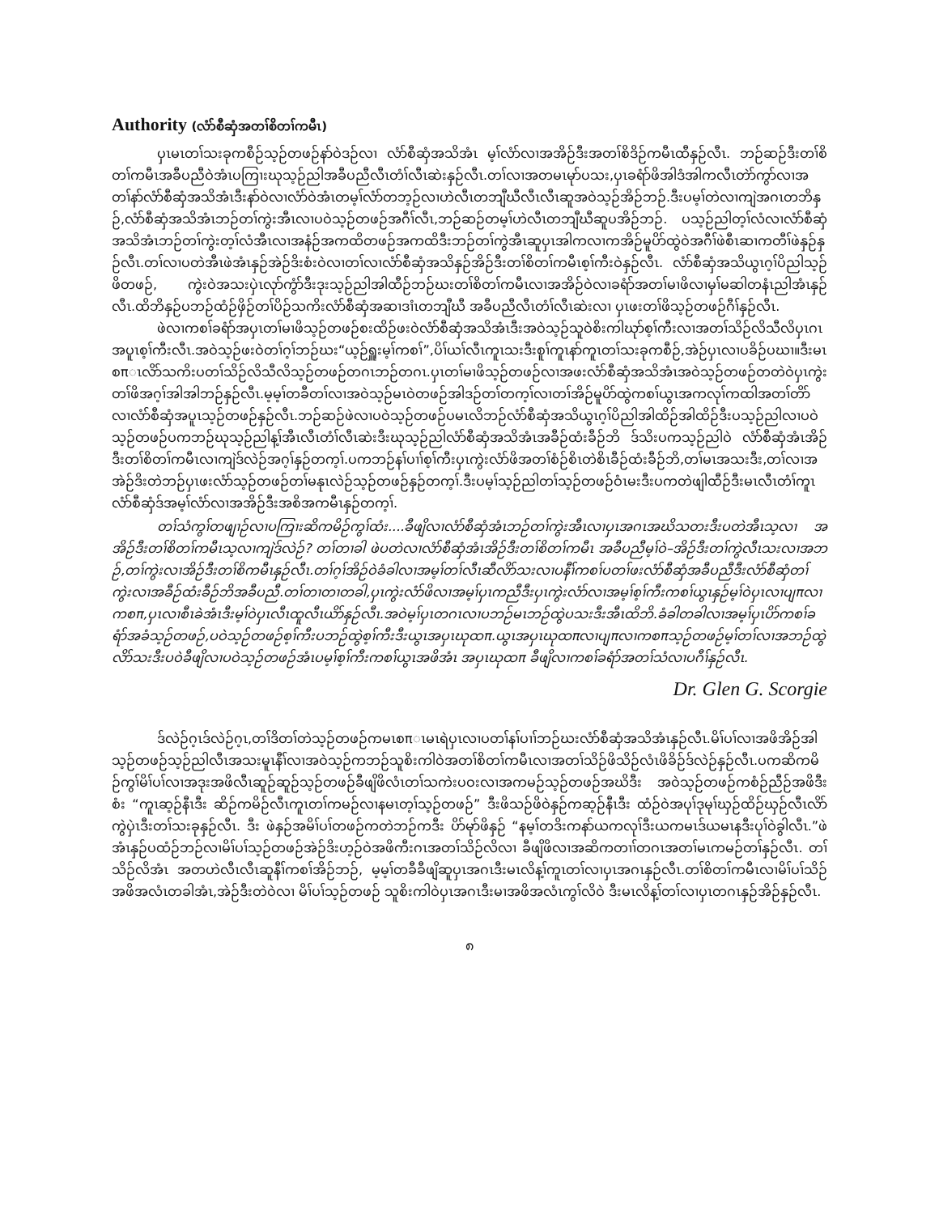Authority (လံာ်စီဆှံအတၢ်စိတၢ်ကမီၤ)
ပှၤမၤတၢ်သးခုကစီဉ်သ့ဉ်တဖဉ်နာ်ဝဲဒဉ်လၢ လံာ်စီဆှံအသိအံၤ မ့ၢ်လံာ်လၢအအိဉ်ဒီးအတၢ်စိဒိဉ်ကမီၤထီနှဉ်လီၤ. ဘဉ်ဆဉ်ဒီးတၢ်စိတၢ်ကမီၤအခီပညီဝဲအံၤပကြၢးဃုသ့ဉ်ညါအခီပညီလီၤတံၢ်လီၤဆဲးနှဉ်လီၤ.တၢ်လၢအတမၤမုာ်ပသး,ပှၤခရံာ်ဖိအါဒံအါကလီၤတဲာ်ကွာ်လၢအတၢ်နာ်လံာ်စီဆှံအသိအံၤဒီးနာ်ဝဲလၢလံာ်ဝဲအံၤတမ့ၢ်လံာ်တဘ့ဉ်လၢဟဲလီၤတဘျီဃီလီၤလီၤဆူအဝဲသ့ဉ်အိဉ်ဘဉ်.ဒီးပမ့ၢ်တဲလၢကျဲအဂၤတဘိနှဉ်,လံာ်စီဆှံအသိအံၤဘဉ်တၢ်ကွဲးအီၤလၢပဝဲသ့ဉ်တဖဉ်အဂီၢ်လီၤ,ဘဉ်ဆဉ်တမ့ၢ်ဟဲလီၤတဘျီဃီဆူပအိဉ်ဘဉ်. ပသ့ဉ်ညါတ့ၢ်လံလၢလံာ်စီဆှံအသိအံၤဘဉ်တၢ်ကွဲးတ့ၢ်လံအီၤလၢအနံဉ်အကထိတဖဉ်အကထိဒီးဘဉ်တၢ်ကွဲအီၤဆူပှၤအါကလၢကအိဉ်မူပိာ်ထွဲဝဲအဂီၢ်ဖဲစီၤဆၢကတီၢ်ဖဲနှဉ်နှဉ်လီၤ.တၢ်လၢပတဲအီၤဖဲအံၤနှဉ်အဲဉ်ဒိးစံးဝဲလၢတၢ်လၢလံာ်စီဆှံအသိနှဉ်အိဉ်ဒီးတၢ်စိတၢ်ကမီၤစ့ၢ်ကီးဝဲနှဉ်လီၤ. လံာ်စီဆှံအသိယွၤဂ့ၢ်ပိညါသ့ဉ်ဖိတဖဉ်, ကွဲးဝဲအသးပှဲၤလုာ်ကွံာ်ဒီးဒုးသ့ဉ်ညါအါထီဉ်ဘဉ်ဃးတၢ်စိတၢ်ကမီၤလၢအအိဉ်ဝဲလၢခရံာ်အတၢ်မၢဖိလၢမှၢ်မဆါတနံၤညါအံၤနှဉ်လီၤ.ထိဘိနှဉ်ပဘဉ်ထံဉ်ဖှိဉ်တၢ်ပိဉ်သကိးလံာ်စီဆှံအဆၢဒၢံၤတဘျီဃီ အခီပညီလီၤတံၢ်လီၤဆဲးလၢ ပှၤဖးတၢ်ဖိသ့ဉ်တဖဉ်ဂီၢ်နှဉ်လီၤ.
ဖဲလၢကစၢ်ခရံာ်အပှၤတၢ်မၢဖိသ့ဉ်တဖဉ်စးထိဉ်ဖးဝဲလံာ်စီဆှံအသိအံၤဒီးအဝဲသ့ဉ်သူဝဲစိးကါဃုာ်စ့ၢ်ကီးလၢအတၢ်သိဉ်လိသီလိပှၤဂၤအပူၤစ့ၢ်ကီးလီၤ.အဝဲသ့ဉ်ဖးဝဲတၢ်ဂ့ၢ်ဘဉ်ဃး“ယ့ဉ်ရှူးမ့ၢ်ကစၢ်”,ပိၢ်ယၢ်လီၤကူၤသးဒီးစူၢ်ကူၤနာ်ကူၤတၢ်သးခုကစီဉ်,အဲဉ်ပှၤလၢပခိဉ်ပဃၢ။ဒီးမၤစπၤလိာ်သကိးပတၢ်သိဉ်လိသီလိသ့ဉ်တဖဉ်တဂၤဘဉ်တဂၤ.ပှၤတၢ်မၢဖိသ့ဉ်တဖဉ်လၢအဖးလံာ်စီဆှံအသိအံၤအဝဲသ့ဉ်တဖဉ်တတဲဝဲပှၤကွဲးတၢ်ဖိအဂ့ၢ်အါအါဘဉ်နှဉ်လီၤ.မ့မ့ၢ်တခီတၢ်လၢအဝဲသ့ဉ်မၤဝဲတဖဉ်အါဒဉ်တၢ်တက့ၢ်လၢတၢ်အိဉ်မူပိာ်ထွဲကစၢ်ယွၤအကလုၢ်ကထါအတၢ်တိာ်လၢလံာ်စီဆှံအပူၤသ့ဉ်တဖဉ်နှဉ်လီၤ.ဘဉ်ဆဉ်ဖဲလၢပဝဲသ့ဉ်တဖဉ်ပမၤလိဘဉ်လံာ်စီဆှံအသိယွၤဂ့ၢ်ပိညါအါထိဉ်အါထိဉ်ဒီးပသ့ဉ်ညါလၢပဝဲသ့ဉ်တဖဉ်ပကဘဉ်ဃုသ့ဉ်ညါန့ၢ်အီၤလီၤတံၢ်လီၤဆဲးဒီးဃုသ့ဉ်ညါလံာ်စီဆှံအသိအံၤအခီဉ်ထံးခီဉ်ဘိ ဒ်သိးပကသ့ဉ်ညါဝဲ လံာ်စီဆှံအံၤအိဉ်ဒီးတၢ်စိတၢ်ကမီၤလၢကျဲဒ်လဲဉ်အဂ့ၢ်နှဉ်တက့ၢ်.ပကဘဉ်နၢ်ပၢၢ်စ့ၢ်ကီးပှၤကွဲးလံာ်ဖိအတၢ်စံဉ်စိၤတဲစိၤခီဉ်ထံးခီဉ်ဘိ,တၢ်မၤအသးဒီး,တၢ်လၢအအဲဉ်ဒိးတဲဘဉ်ပှၤဖးလံာ်သ့ဉ်တဖဉ်တၢ်မနုၤလဲဉ်သ့ဉ်တဖဉ်နှဉ်တက့ၢ်.ဒီးပမ့ၢ်သ့ဉ်ညါတၢ်သ့ဉ်တဖဉ်ဝံၤမးဒီးပကတဲဖျါထီဉ်ဒီးမၤလီၤတံၢ်ကူၤလံာ်စီဆှံဒ်အမ့ၢ်လံာ်လၢအအိဉ်ဒီးအစိအကမီၤနှဉ်တက့ၢ်.
တၢ်သံကွၢ်တဖျၢဉ်လၢပကြၢးဆိကမိဉ်ကွၢ်ထံး....ခီဖျိလၢလံာ်စီဆှံအံၤဘဉ်တၢ်ကွဲးအီၤလၢပှၤအဂၤအဃိသတးဒီးပတဲအီၤသ့လၢ အအိဉ်ဒီးတၢ်စိတၢ်ကမီၤသ့လၢကျဲဒ်လဲဉ်? တၢ်တၢခါ ဖဲပတဲလၢလံာ်စီဆှံအံၤအိဉ်ဒီးတၢ်စိတၢ်ကမီၤ အခီပညီမ့ၢ်ဝဲ–အိဉ်ဒီးတၢ်ကွဲလီၤသးလၢအဘဉ်,တၢ်ကွဲးလၢအိဉ်ဒီးတၢ်စိကမီၤနှဉ်လီၤ.တၢ်ဂ့ၢ်အိဉ်ဝဲခံခါလၢအမ့ၢ်တၢ်လီၤဆီလိာ်သးလၢပနီၢ်ကစၢ်ပတၢ်ဖးလံာ်စီဆှံအခီပညီဒီးလံာ်စီဆှံတၢ်ကွဲးလၢအခီဉ်ထံးခီဉ်ဘိအခီပညီ.တၢ်တၢတၢတခါ,ပှၤကွဲးလံာ်ဖိလၢအမ့ၢ်ပှၤကညီဒီးပှၤကွဲးလံာ်လၢအမ့ၢ်စ့ၢ်ကီးကစၢ်ယွၤနှဉ်မ့ၢ်ဝဲပှၤလၢပျπလၢကစπ,ပှၤလၢစီၤခဲအံၤဒီးမ့ၢ်ဝဲပှၤလီၤထူလီၤယိာ်နှဉ်လီၤ.အဝဲမ့ၢ်ပှၤတဂၤလၢပဘဉ်မၤဘဉ်ထွဲပသးဒီးအီၤထိဘိ.ခံခါတခါလၢအမ့ၢ်ပှၤပိာ်ကစၢ်ခရံာ်အခံသ့ဉ်တဖဉ်,ပဝဲသ့ဉ်တဖဉ်စ့ၢ်ကီးပဘဉ်ထွဲစ့ၢ်ကီးဒီးယွၤအပှၤဃုထπ.ယွၤအပှၤဃုထπလၢပျπလၢကစπသ့ဉ်တဖဉ်မ့ၢ်တၢ်လၢအဘဉ်ထွဲလိာ်သးဒီးပဝဲခီဖျိလၢပဝဲသ့ဉ်တဖဉ်အံၤပမ့ၢ်စ့ၢ်ကီးကစၢ်ယွၤအဖိအံၤ အပှၤဃုထπ ခီဖျိလၢကစၢ်ခရံာ်အတၢ်သံလၢပဂီၢ်နှဉ်လီၤ.
Dr. Glen G. Scorgie
ဒ်လဲဉ်ဂ့ၤဒ်လဲဉ်ဂ့ၤ,တၢ်ဒိတၢ်တဲသ့ဉ်တဖဉ်ကမၤစπၤမၤရဲပှၤလၢပတၢ်နၢ်ပၢၢ်ဘဉ်ဃးလံာ်စီဆှံအသိအံၤနှဉ်လီၤ.မိၢ်ပၢ်လၢအဖိအိဉ်အါသ့ဉ်တဖဉ်သ့ဉ်ညါလီၤအသးမူၤနီၢ်လၢအဝဲသ့ဉ်ကဘဉ်သူစိးကါဝဲအတၢ်စိတၢ်ကမီၤလၢအတၢ်သိဉ်ဖိသိဉ်လံၤဖိခိဉ်ဒ်လဲဉ်နှဉ်လီၤ.ပကဆိကမိဉ်ကွၢ်မိၢ်ပၢ်လၢအဒုးအဖိလီၤဆူဉ်ဆူဉ်သ့ဉ်တဖဉ်ခီဖျိဖိလံၤတၢ်သကဲးပဝးလၢအကမဉ်သ့ဉ်တဖဉ်အဃိဒီး အဝဲသ့ဉ်တဖဉ်ကစံဉ်ညီဉ်အဖိဒီးစံး “ကူၤဆ့ဉ်နီၤဒီး ဆိဉ်ကမိဉ်လီၤကူၤတၢ်ကမဉ်လၢနမၤတ့ၢ်သ့ဉ်တဖဉ်” ဒီးဖိသဉ်ဖိဝဲနှဉ်ကဆ့ဉ်နီၤဒီး ထံဉ်ဝဲအပုၢ်ဒုမုၢ်ဃှဉ်ထိဉ်ဃှဉ်လီၤလိာ်ကွဲပှဲၤဒီးတၢ်သးခုနှဉ်လီၤ. ဒီး ဖဲနှဉ်အမိၢ်ပၢ်တဖဉ်ကတဲဘဉ်ကဒီး ပိာ်မုာ်ဖိနှဉ် “နမ့ၢ်တဒိးကနာ်ယကလုၢ်ဒီးယကမၤဒ်ယမၤနဒီးပုၢ်ဝဲခွါလီၤ.”ဖဲအံၤနှဉ်ပထံဉ်ဘဉ်လၢမိၢ်ပၢ်သ့ဉ်တဖဉ်အဲဉ်ဒိးဟ့ဉ်ဝဲအဖိကီးဂၤအတၢ်သိဉ်လိလၢ ခီဖျိဖိလၢအဆိကတၢၢ်တဂၤအတၢ်မၤကမဉ်တၢ်နှဉ်လီၤ. တၢ်သိဉ်လိအံၤ အတဟဲလီၤလီၤဆူနီၢ်ကစၢ်အိဉ်ဘဉ်, မ့မ့ၢ်တခီခီဖျိဆူပှၤအဂၤဒီးမၤလိန့ၢ်ကူၤတၢ်လၢပှၤအဂၤနှဉ်လီၤ.တၢ်စိတၢ်ကမီၤလၢမိၢ်ပၢ်သိဉ်အဖိအလံၤတခါအံၤ,အဲဉ်ဒီးတဲဝဲလၢ မိၢ်ပၢ်သ့ဉ်တဖဉ် သူစိးကါဝဲပှၤအဂၤဒီးမၢအဖိအလံၤကွၢ်လိဝဲ ဒီးမၤလိန့ၢ်တၢ်လၢပှၤတဂၤနှဉ်အိဉ်နှဉ်လီၤ.
၈